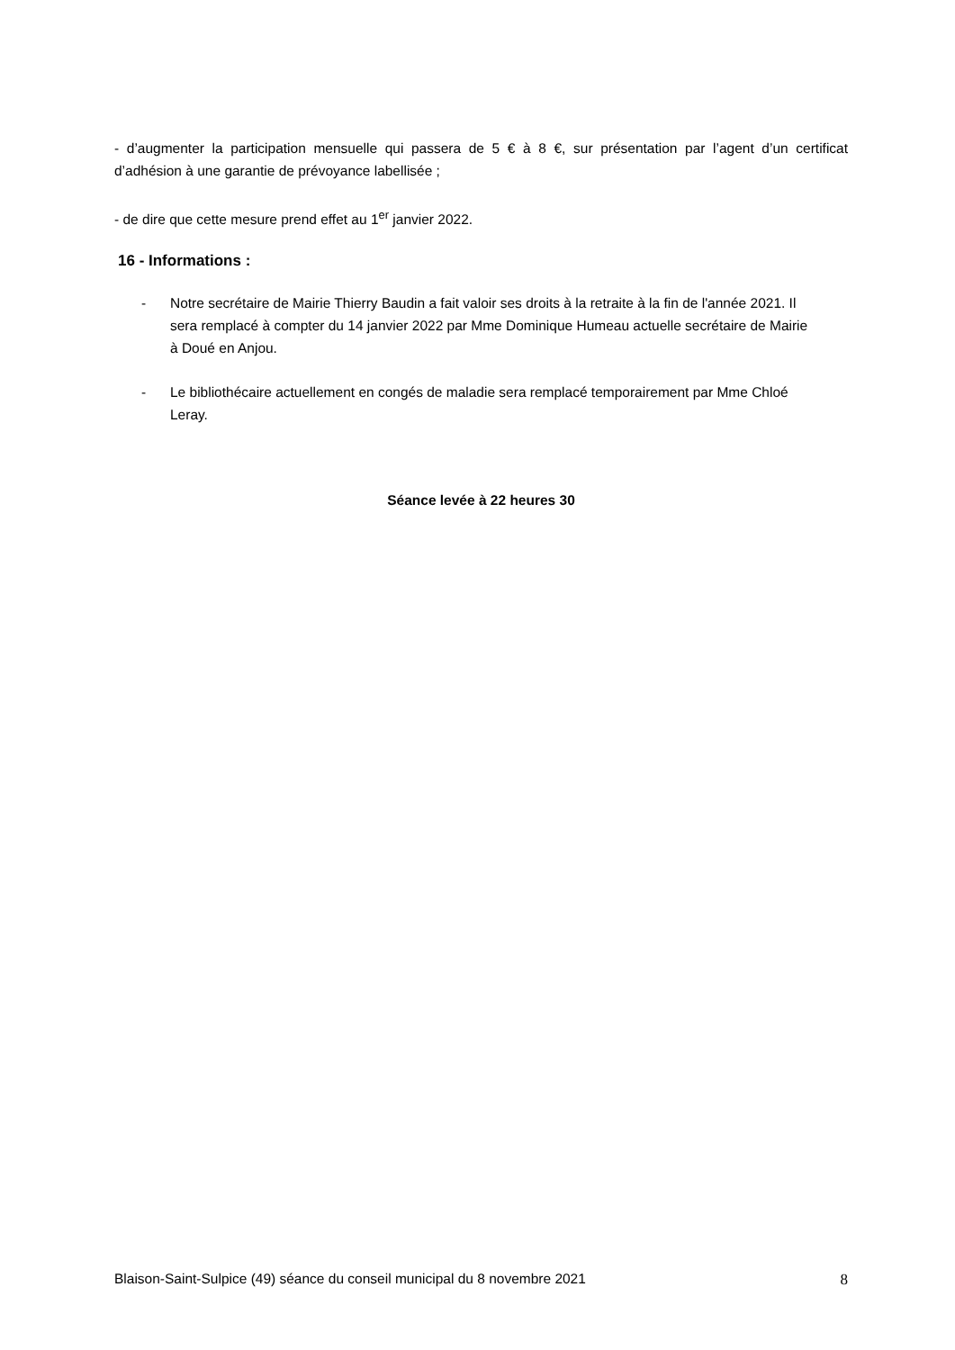- d’augmenter la participation mensuelle qui passera de 5 € à 8 €, sur présentation par l’agent d’un certificat d’adhésion à une garantie de prévoyance labellisée ;
- de dire que cette mesure prend effet au 1<sup>er</sup> janvier 2022.
16 - Informations :
- Notre secrétaire de Mairie Thierry Baudin a fait valoir ses droits à la retraite à la fin de l'année 2021. Il sera remplacé à compter du 14 janvier 2022 par Mme Dominique Humeau actuelle secrétaire de Mairie à Doué en Anjou.
- Le bibliothécaire actuellement en congés de maladie sera remplacé temporairement par Mme Chloé Leray.
Séance levée à 22 heures 30
Blaison-Saint-Sulpice (49) séance du conseil municipal du 8 novembre 2021 8